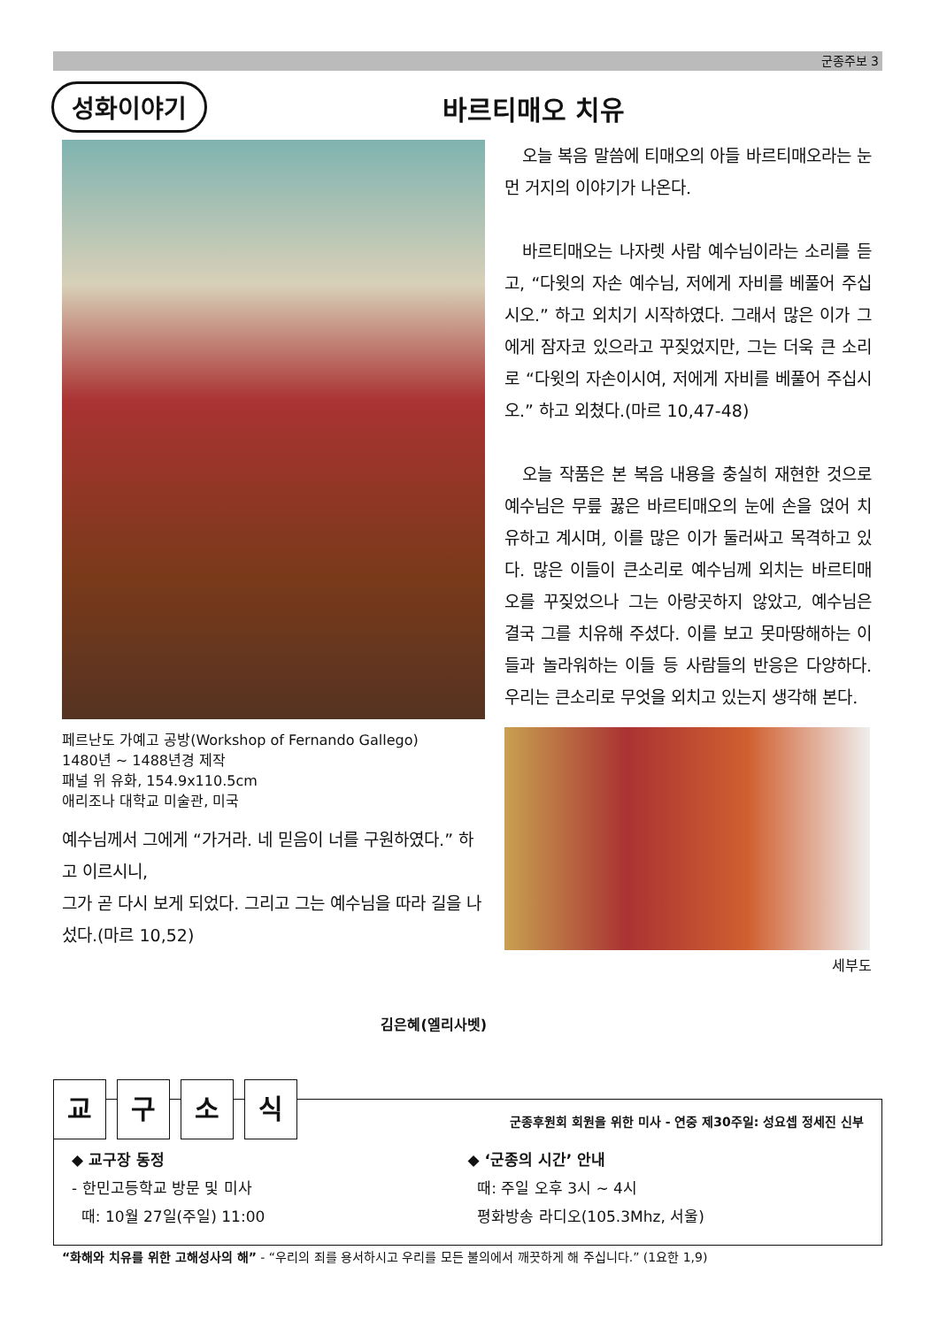군종주보 3
성화이야기 바르티매오 치유
페르난도 가예고 공방(Workshop of Fernando Gallego)
1480년 ~ 1488년경 제작
패널 위 유화, 154.9x110.5cm
애리조나 대학교 미술관, 미국
예수님께서 그에게 “가거라. 네 믿음이 너를 구원하였다.” 하고 이르시니,
그가 곧 다시 보게 되었다. 그리고 그는 예수님을 따라 길을 나섰다.(마르 10,52)
김은혜(엘리사벳)
오늘 복음 말씀에 티매오의 아들 바르티매오라는 눈먼 거지의 이야기가 나온다.
바르티매오는 나자렛 사람 예수님이라는 소리를 듣고, “다윗의 자손 예수님, 저에게 자비를 베풀어 주십시오.” 하고 외치기 시작하였다. 그래서 많은 이가 그에게 잠자코 있으라고 꾸짖었지만, 그는 더욱 큰 소리로 “다윗의 자손이시여, 저에게 자비를 베풀어 주십시오.” 하고 외쳤다.(마르 10,47-48)
오늘 작품은 본 복음 내용을 충실히 재현한 것으로 예수님은 무릎 꿇은 바르티매오의 눈에 손을 얹어 치유하고 계시며, 이를 많은 이가 둘러싸고 목격하고 있다. 많은 이들이 큰소리로 예수님께 외치는 바르티매오를 꾸짖었으나 그는 아랑곳하지 않았고, 예수님은 결국 그를 치유해 주셨다. 이를 보고 못마땅해하는 이들과 놀라워하는 이들 등 사람들의 반응은 다양하다. 우리는 큰소리로 무엇을 외치고 있는지 생각해 본다.
세부도
교 구 소 식
군종후원회 회원을 위한 미사 - 연중 제30주일: 성요셉 정세진 신부
◆ 교구장 동정
- 한민고등학교 방문 및 미사
때: 10월 27일(주일) 11:00
◆ ‘군종의 시간’ 안내
때: 주일 오후 3시 ~ 4시
평화방송 라디오(105.3Mhz, 서울)
“화해와 치유를 위한 고해성사의 해” - “우리의 죄를 용서하시고 우리를 모든 불의에서 깨끗하게 해 주십니다.” (1요한 1,9)